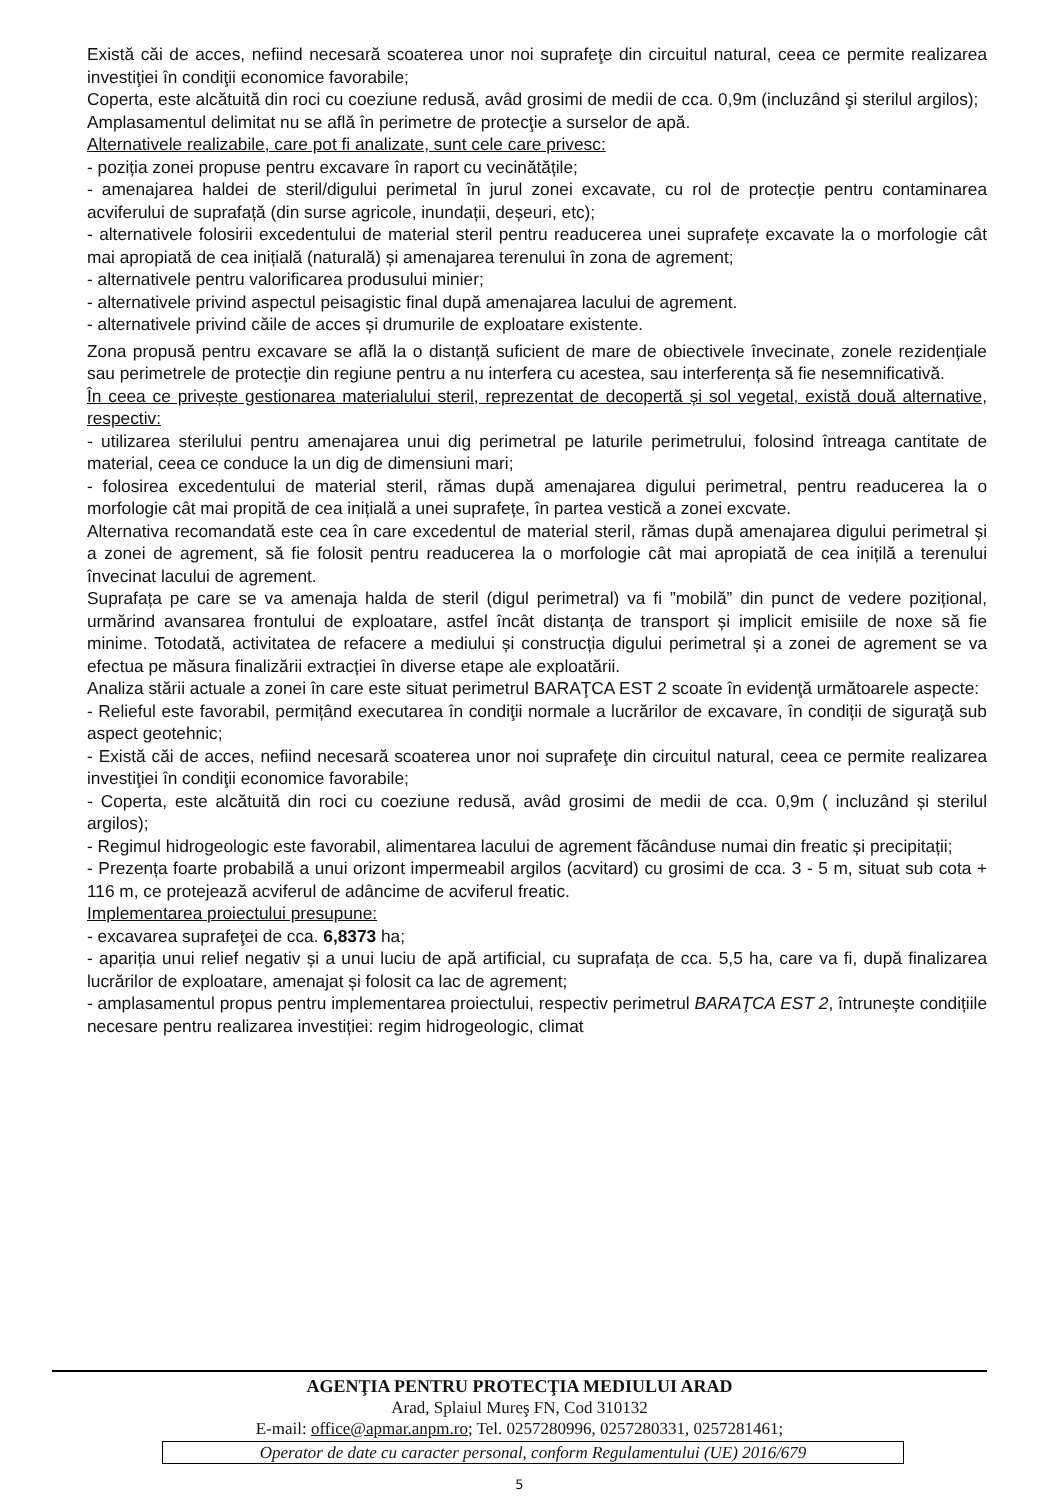Există căi de acces, nefiind necesară scoaterea unor noi suprafeţe din circuitul natural, ceea ce permite realizarea investiţiei în condiţii economice favorabile;
Coperta, este alcătuită din roci cu coeziune redusă, avâd grosimi de medii de cca. 0,9m (incluzând şi sterilul argilos);
Amplasamentul delimitat nu se află în perimetre de protecţie a surselor de apă.
Alternativele realizabile, care pot fi analizate, sunt cele care privesc:
- poziția zonei propuse pentru excavare în raport cu vecinătățile;
- amenajarea haldei de steril/digului perimetal în jurul zonei excavate, cu rol de protecție pentru contaminarea acviferului de suprafață (din surse agricole, inundații, deșeuri, etc);
- alternativele folosirii excedentului de material steril pentru readucerea unei suprafețe excavate la o morfologie cât mai apropiată de cea inițială (naturală) și amenajarea terenului în zona de agrement;
- alternativele pentru valorificarea produsului minier;
- alternativele privind aspectul peisagistic final după amenajarea lacului de agrement.
- alternativele privind căile de acces și drumurile de exploatare existente.
Zona propusă pentru excavare se află la o distanță suficient de mare de obiectivele învecinate, zonele rezidențiale sau perimetrele de protecție din regiune pentru a nu interfera cu acestea, sau interferența să fie nesemnificativă.
În ceea ce privește gestionarea materialului steril, reprezentat de decopertă și sol vegetal, există două alternative, respectiv:
- utilizarea sterilului pentru amenajarea unui dig perimetral pe laturile perimetrului, folosind întreaga cantitate de material, ceea ce conduce la un dig de dimensiuni mari;
- folosirea excedentului de material steril, rămas după amenajarea digului perimetral, pentru readucerea la o morfologie cât mai propită de cea inițială a unei suprafețe, în partea vestică a zonei excvate.
Alternativa recomandată este cea în care excedentul de material steril, rămas după amenajarea digului perimetral și a zonei de agrement, să fie folosit pentru readucerea la o morfologie cât mai apropiată de cea inițilă a terenului învecinat lacului de agrement.
Suprafața pe care se va amenaja halda de steril (digul perimetral) va fi ”mobilă” din punct de vedere pozițional, urmărind avansarea frontului de exploatare, astfel încât distanța de transport și implicit emisiile de noxe să fie minime. Totodată, activitatea de refacere a mediului și construcția digului perimetral și a zonei de agrement se va efectua pe măsura finalizării extracției în diverse etape ale exploatării.
Analiza stării actuale a zonei în care este situat perimetrul BARAŢCA EST 2 scoate în evidenţă următoarele aspecte:
- Relieful este favorabil, permițând executarea în condiţii normale a lucrărilor de excavare, în condiții de siguraţă sub aspect geotehnic;
- Există căi de acces, nefiind necesară scoaterea unor noi suprafeţe din circuitul natural, ceea ce permite realizarea investiţiei în condiţii economice favorabile;
- Coperta, este alcătuită din roci cu coeziune redusă, avâd grosimi de medii de cca. 0,9m ( incluzând și sterilul argilos);
- Regimul hidrogeologic este favorabil, alimentarea lacului de agrement făcânduse numai din freatic și precipitații;
- Prezența foarte probabilă a unui orizont impermeabil argilos (acvitard) cu grosimi de cca. 3 - 5 m, situat sub cota + 116 m, ce protejează acviferul de adâncime de acviferul freatic.
Implementarea proiectului presupune:
- excavarea suprafeţei de cca. 6,8373 ha;
- apariția unui relief negativ și a unui luciu de apă artificial, cu suprafața de cca. 5,5 ha, care va fi, după finalizarea lucrărilor de exploatare, amenajat și folosit ca lac de agrement;
- amplasamentul propus pentru implementarea proiectului, respectiv perimetrul BARAŢCA EST 2, întrunește condițiile necesare pentru realizarea investiției: regim hidrogeologic, climat
AGENŢIA PENTRU PROTECŢIA MEDIULUI ARAD
Arad, Splaiul Mureş FN, Cod 310132
E-mail: office@apmar.anpm.ro; Tel. 0257280996, 0257280331, 0257281461;
Operator de date cu caracter personal, conform Regulamentului (UE) 2016/679
5